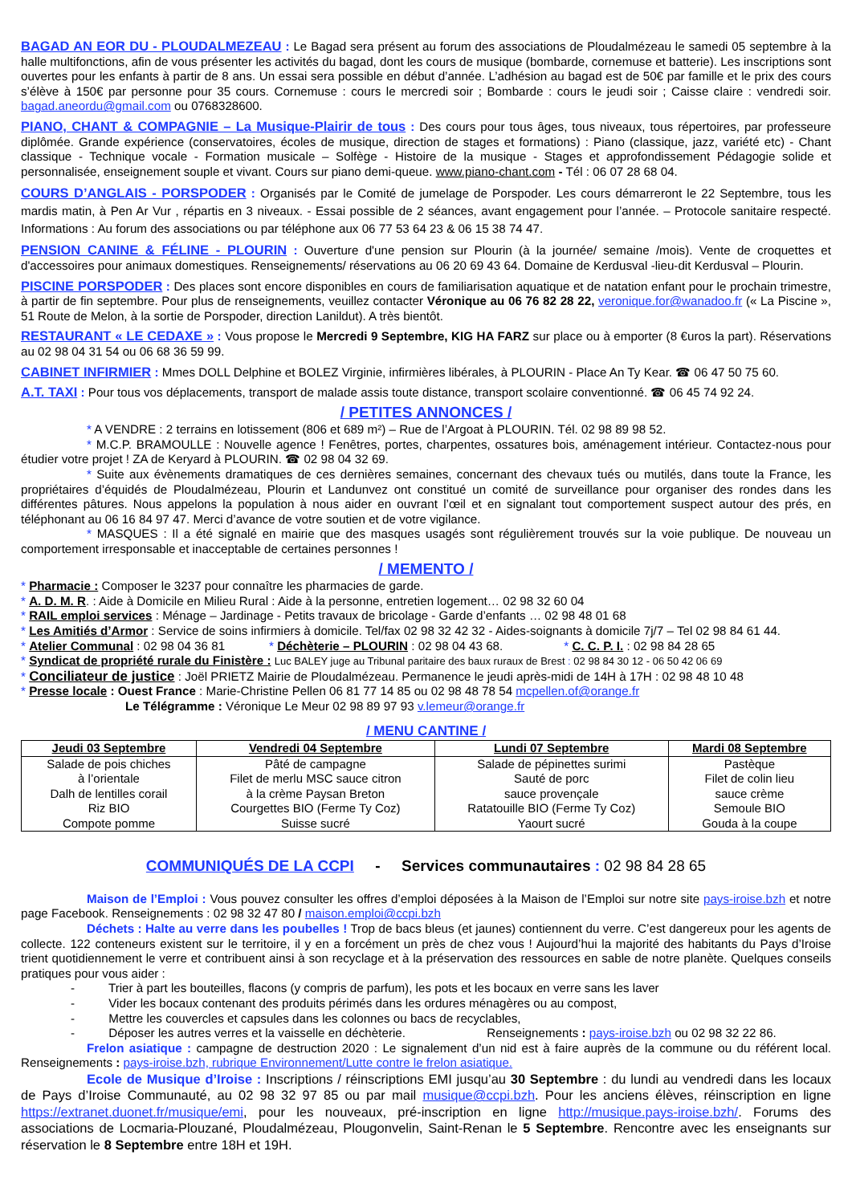BAGAD AN EOR DU - PLOUDALMEZEAU : Le Bagad sera présent au forum des associations de Ploudalmézeau le samedi 05 septembre à la halle multifonctions, afin de vous présenter les activités du bagad, dont les cours de musique (bombarde, cornemuse et batterie). Les inscriptions sont ouvertes pour les enfants à partir de 8 ans. Un essai sera possible en début d’année. L’adhésion au bagad est de 50€ par famille et le prix des cours s’élève à 150€ par personne pour 35 cours. Cornemuse : cours le mercredi soir ; Bombarde : cours le jeudi soir ; Caisse claire : vendredi soir. bagad.aneordu@gmail.com ou 0768328600.
PIANO, CHANT & COMPAGNIE – La Musique-Plairir de tous : Des cours pour tous âges, tous niveaux, tous répertoires, par professeure diplômée. Grande expérience (conservatoires, écoles de musique, direction de stages et formations) : Piano (classique, jazz, variété etc) - Chant classique - Technique vocale - Formation musicale – Solfège - Histoire de la musique - Stages et approfondissement Pédagogie solide et personnalisée, enseignement souple et vivant. Cours sur piano demi-queue. www.piano-chant.com - Tél : 06 07 28 68 04.
COURS D’ANGLAIS - PORSPODER : Organisés par le Comité de jumelage de Porspoder. Les cours démarreront le 22 Septembre, tous les mardis matin, à Pen Ar Vur , répartis en 3 niveaux. - Essai possible de 2 séances, avant engagement pour l’année. – Protocole sanitaire respecté. Informations : Au forum des associations ou par téléphone aux 06 77 53 64 23 & 06 15 38 74 47.
PENSION CANINE & FÉLINE - PLOURIN : Ouverture d'une pension sur Plourin (à la journée/ semaine /mois). Vente de croquettes et d'accessoires pour animaux domestiques. Renseignements/ réservations au 06 20 69 43 64. Domaine de Kerdusval -lieu-dit Kerdusval – Plourin.
PISCINE PORSPODER : Des places sont encore disponibles en cours de familiarisation aquatique et de natation enfant pour le prochain trimestre, à partir de fin septembre. Pour plus de renseignements, veuillez contacter Véronique au 06 76 82 28 22, veronique.for@wanadoo.fr (« La Piscine », 51 Route de Melon, à la sortie de Porspoder, direction Lanildut). A très bientôt.
RESTAURANT « LE CEDAXE » : Vous propose le Mercredi 9 Septembre, KIG HA FARZ sur place ou à emporter (8 €uros la part). Réservations au 02 98 04 31 54 ou 06 68 36 59 99.
CABINET INFIRMIER : Mmes DOLL Delphine et BOLEZ Virginie, infirmières libérales, à PLOURIN - Place An Ty Kear. ☎ 06 47 50 75 60.
A.T. TAXI : Pour tous vos déplacements, transport de malade assis toute distance, transport scolaire conventionné. ☎ 06 45 74 92 24.
/ PETITES ANNONCES /
* A VENDRE : 2 terrains en lotissement (806 et 689 m²) – Rue de l’Argoat à PLOURIN. Tél. 02 98 89 98 52.
* M.C.P. BRAMOULLE : Nouvelle agence ! Fenêtres, portes, charpentes, ossatures bois, aménagement intérieur. Contactez-nous pour étudier votre projet ! ZA de Keryard à PLOURIN. ☎ 02 98 04 32 69.
* Suite aux évènements dramatiques de ces dernières semaines, concernant des chevaux tués ou mutilés, dans toute la France, les propriétaires d’équidés de Ploudalmézeau, Plourin et Landunvez ont constitué un comité de surveillance pour organiser des rondes dans les différentes pâtures. Nous appelons la population à nous aider en ouvrant l’œil et en signalant tout comportement suspect autour des prés, en téléphonant au 06 16 84 97 47. Merci d’avance de votre soutien et de votre vigilance.
* MASQUES : Il a été signalé en mairie que des masques usagés sont régulièrement trouvés sur la voie publique. De nouveau un comportement irresponsable et inacceptable de certaines personnes !
/ MEMENTO /
* Pharmacie : Composer le 3237 pour connaître les pharmacies de garde.
* A. D. M. R. : Aide à Domicile en Milieu Rural : Aide à la personne, entretien logement… 02 98 32 60 04
* RAIL emploi services : Ménage – Jardinage - Petits travaux de bricolage - Garde d’enfants … 02 98 48 01 68
* Les Amitiés d’Armor : Service de soins infirmiers à domicile. Tel/fax 02 98 32 42 32 - Aides-soignants à domicile 7j/7 – Tel 02 98 84 61 44.
* Atelier Communal : 02 98 04 36 81 * Déchèterie – PLOURIN : 02 98 04 43 68. * C. C. P. I. : 02 98 84 28 65
* Syndicat de propriété rurale du Finistère : Luc BALEY juge au Tribunal paritaire des baux ruraux de Brest : 02 98 84 30 12 - 06 50 42 06 69
* Conciliateur de justice : Joël PRIETZ Mairie de Ploudalmézeau. Permanence le jeudi après-midi de 14H à 17H : 02 98 48 10 48
* Presse locale : Ouest France : Marie-Christine Pellen 06 81 77 14 85 ou 02 98 48 78 54 mcpellen.of@orange.fr
Le Télégramme : Véronique Le Meur 02 98 89 97 93 v.lemeur@orange.fr
/ MENU CANTINE /
| Jeudi 03 Septembre | Vendredi 04 Septembre | Lundi 07 Septembre | Mardi 08 Septembre |
| --- | --- | --- | --- |
| Salade de pois chiches à l’orientale Dalh de lentilles corail Riz BIO Compote pomme | Pâté de campagne Filet de merlu MSC sauce citron à la crème Paysan Breton Courgettes BIO (Ferme Ty Coz) Suisse sucré | Salade de pépinettes surimi Sauté de porc sauce provençale Ratatouille BIO (Ferme Ty Coz) Yaourt sucré | Pastèque Filet de colin lieu sauce crème Semoule BIO Gouda à la coupe |
COMMUNIQUÉS DE LA CCPI - Services communautaires : 02 98 84 28 65
Maison de l’Emploi : Vous pouvez consulter les offres d’emploi déposées à la Maison de l’Emploi sur notre site pays-iroise.bzh et notre page Facebook. Renseignements : 02 98 32 47 80 / maison.emploi@ccpi.bzh
Déchets : Halte au verre dans les poubelles ! Trop de bacs bleus (et jaunes) contiennent du verre. C’est dangereux pour les agents de collecte. 122 conteneurs existent sur le territoire, il y en a forcément un près de chez vous ! Aujourd’hui la majorité des habitants du Pays d’Iroise trient quotidiennement le verre et contribuent ainsi à son recyclage et à la préservation des ressources en sable de notre planète. Quelques conseils pratiques pour vous aider :
- Trier à part les bouteilles, flacons (y compris de parfum), les pots et les bocaux en verre sans les laver
- Vider les bocaux contenant des produits périmés dans les ordures ménagères ou au compost,
- Mettre les couvercles et capsules dans les colonnes ou bacs de recyclables,
- Déposer les autres verres et la vaisselle en déchèterie. Renseignements : pays-iroise.bzh ou 02 98 32 22 86.
Frelon asiatique : campagne de destruction 2020 : Le signalement d’un nid est à faire auprès de la commune ou du référent local. Renseignements : pays-iroise.bzh, rubrique Environnement/Lutte contre le frelon asiatique.
Ecole de Musique d’Iroise : Inscriptions / réinscriptions EMI jusqu’au 30 Septembre : du lundi au vendredi dans les locaux de Pays d’Iroise Communauté, au 02 98 32 97 85 ou par mail musique@ccpi.bzh. Pour les anciens élèves, réinscription en ligne https://extranet.duonet.fr/musique/emi, pour les nouveaux, pré-inscription en ligne http://musique.pays-iroise.bzh/. Forums des associations de Locmaria-Plouzané, Ploudalmézeau, Plougonvelin, Saint-Renan le 5 Septembre. Rencontre avec les enseignants sur réservation le 8 Septembre entre 18H et 19H.